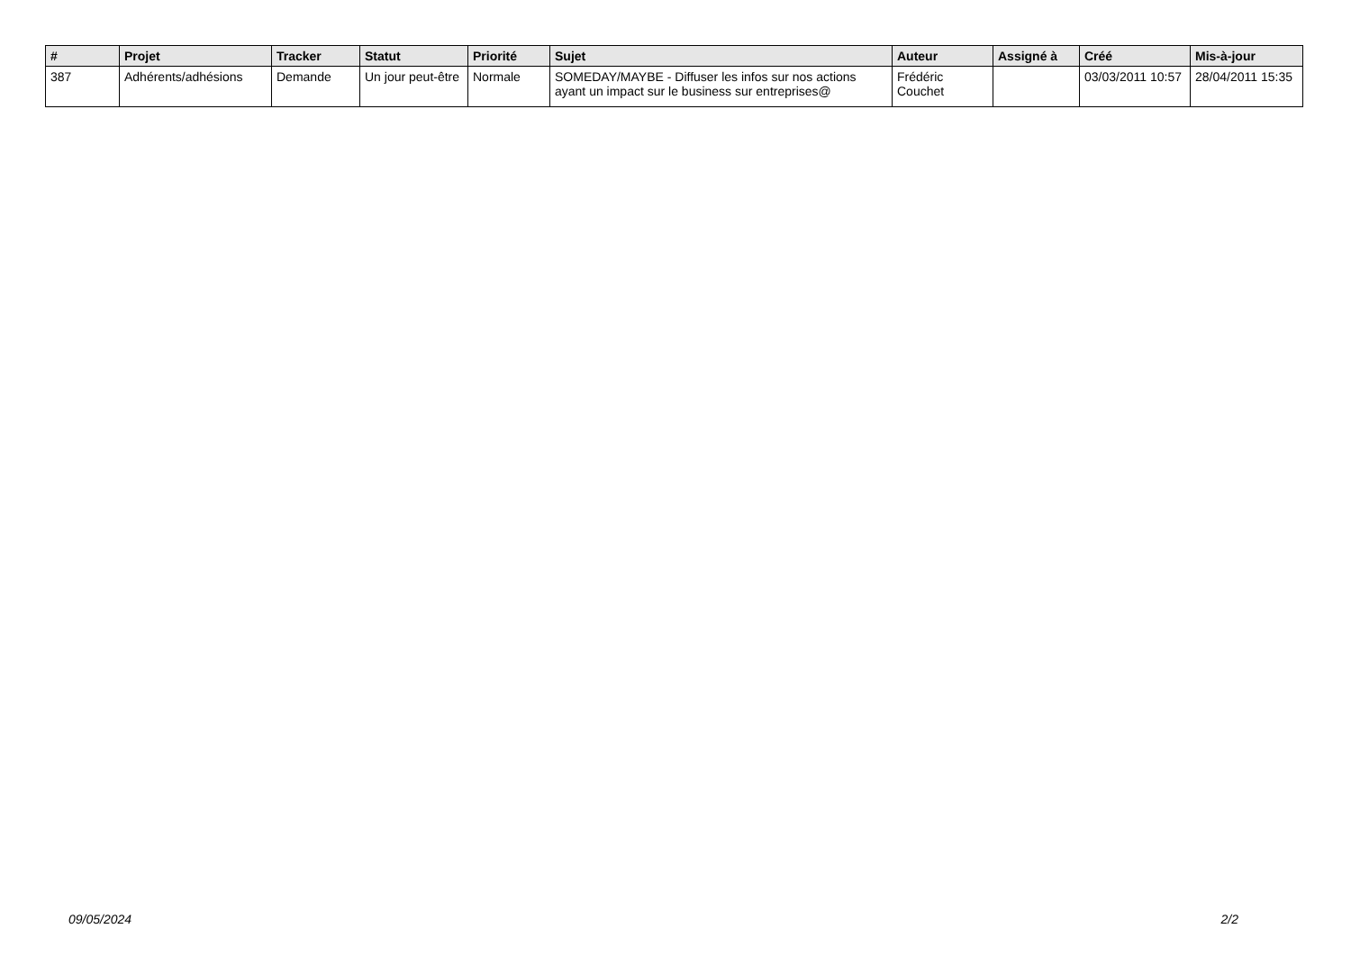| # | Projet | Tracker | Statut | Priorité | Sujet | Auteur | Assigné à | Créé | Mis-à-jour |
| --- | --- | --- | --- | --- | --- | --- | --- | --- | --- |
| 387 | Adhérents/adhésions | Demande | Un jour peut-être | Normale | SOMEDAY/MAYBE - Diffuser les infos sur nos actions ayant un impact sur le business sur entreprises@ | Frédéric Couchet | | 03/03/2011 10:57 | 28/04/2011 15:35 |
09/05/2024 2/2